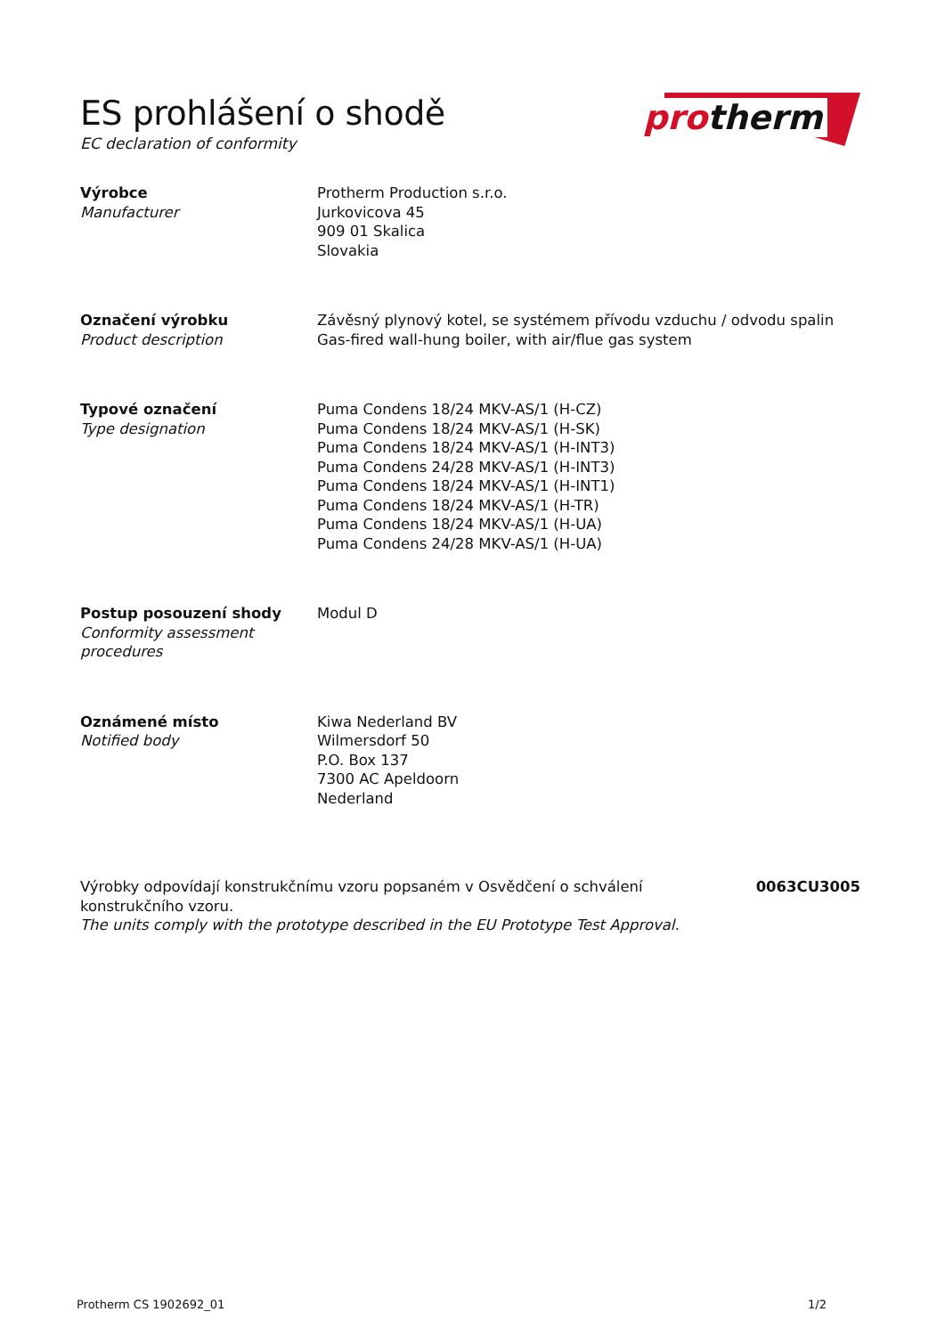ES prohlášení o shodě
EC declaration of conformity
protherm
Výrobce
Manufacturer
Protherm Production s.r.o.
Jurkovicova 45
909 01 Skalica
Slovakia
Označení výrobku
Product description
Závěsný plynový kotel, se systémem přívodu vzduchu / odvodu spalin
Gas-fired wall-hung boiler, with air/flue gas system
Typové označení
Type designation
Puma Condens 18/24 MKV-AS/1 (H-CZ)
Puma Condens 18/24 MKV-AS/1 (H-SK)
Puma Condens 18/24 MKV-AS/1 (H-INT3)
Puma Condens 24/28 MKV-AS/1 (H-INT3)
Puma Condens 18/24 MKV-AS/1 (H-INT1)
Puma Condens 18/24 MKV-AS/1 (H-TR)
Puma Condens 18/24 MKV-AS/1 (H-UA)
Puma Condens 24/28 MKV-AS/1 (H-UA)
Postup posouzení shody
Conformity assessment
procedures
Modul D
Oznámené místo
Notified body
Kiwa Nederland BV
Wilmersdorf 50
P.O. Box 137
7300 AC Apeldoorn
Nederland
Výrobky odpovídají konstrukčnímu vzoru popsaném v Osvědčení o schválení konstrukčního vzoru.
The units comply with the prototype described in the EU Prototype Test Approval.
0063CU3005
Protherm CS 1902692_01 1/2